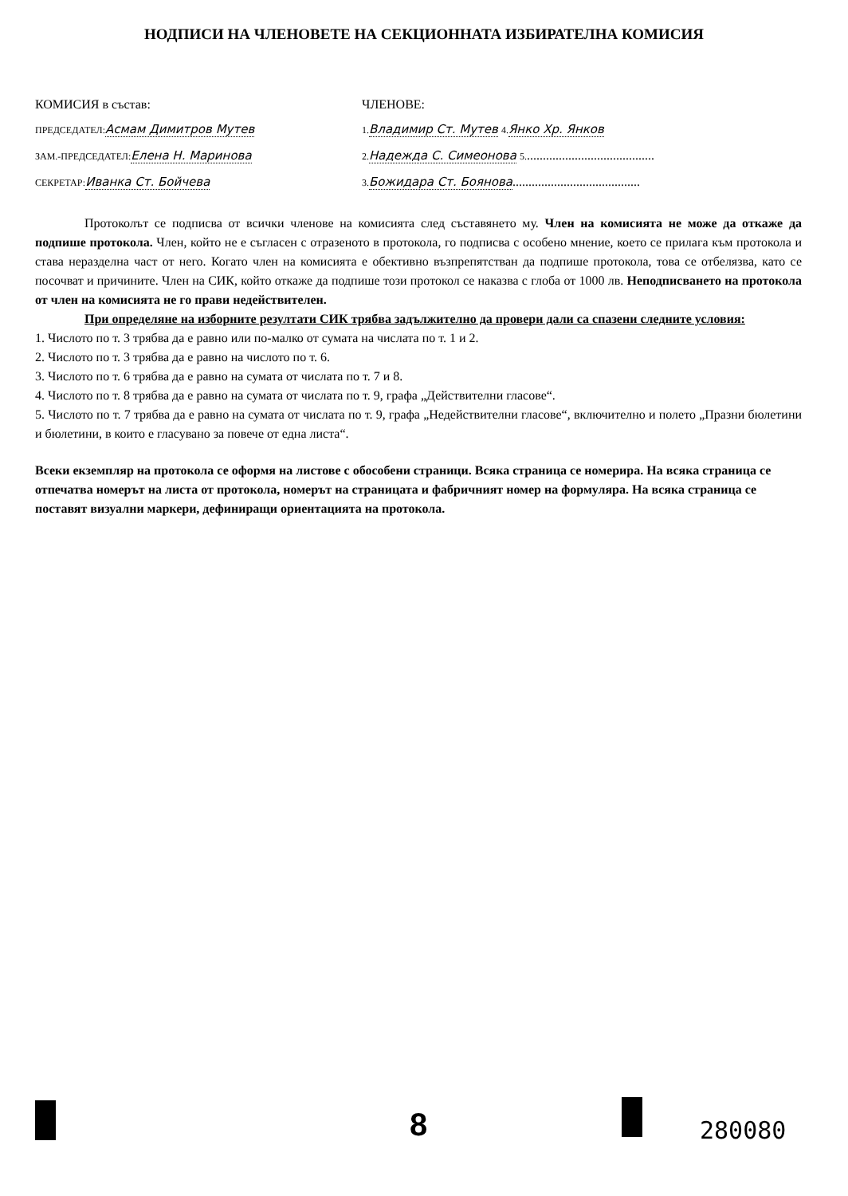НОДПИСИ НА ЧЛЕНОВЕТЕ НА СЕКЦИОННАТА ИЗБИРАТЕЛНА КОМИСИЯ
КОМИСИЯ в състав: ЧЛЕНОВЕ:
ПРЕДСЕДАТЕЛ: Асмам Димитров Мутев
1. Владимир Ст. Мутев 4. Янко Хр. Янков
ЗАМ.-ПРЕДСЕДАТЕЛ: Елена Н. Маринова
2. Надежда С. Симеонова 5.........................................
СЕКРЕТАР: Иванка Ст. Бойчева
3. Божидара Ст. Боянова........................................
Протоколът се подписва от всички членове на комисията след съставянето му. Член на комисията не може да откаже да подпише протокола. Член, който не е съгласен с отразеното в протокола, го подписва с особено мнение, което се прилага към протокола и става неразделна част от него. Когато член на комисията е обективно възпрепятстван да подпише протокола, това се отбелязва, като се посочват и причините. Член на СИК, който откаже да подпише този протокол се наказва с глоба от 1000 лв. Неподписването на протокола от член на комисията не го прави недействителен.
При определяне на изборните резултати СИК трябва задължително да провери дали са спазени следните условия:
1. Числото по т. 3 трябва да е равно или по-малко от сумата на числата по т. 1 и 2.
2. Числото по т. 3 трябва да е равно на числото по т. 6.
3. Числото по т. 6 трябва да е равно на сумата от числата по т. 7 и 8.
4. Числото по т. 8 трябва да е равно на сумата от числата по т. 9, графа „Действителни гласове“.
5. Числото по т. 7 трябва да е равно на сумата от числата по т. 9, графа „Недействителни гласове“, включително и полето „Празни бюлетини и бюлетини, в които е гласувано за повече от една листа“.
Всеки екземпляр на протокола се оформя на листове с обособени страници. Всяка страница се номерира. На всяка страница се отпечатва номерът на листа от протокола, номерът на страницата и фабричният номер на формуляра. На всяка страница се поставят визуални маркери, дефиниращи ориентацията на протокола.
8 280080